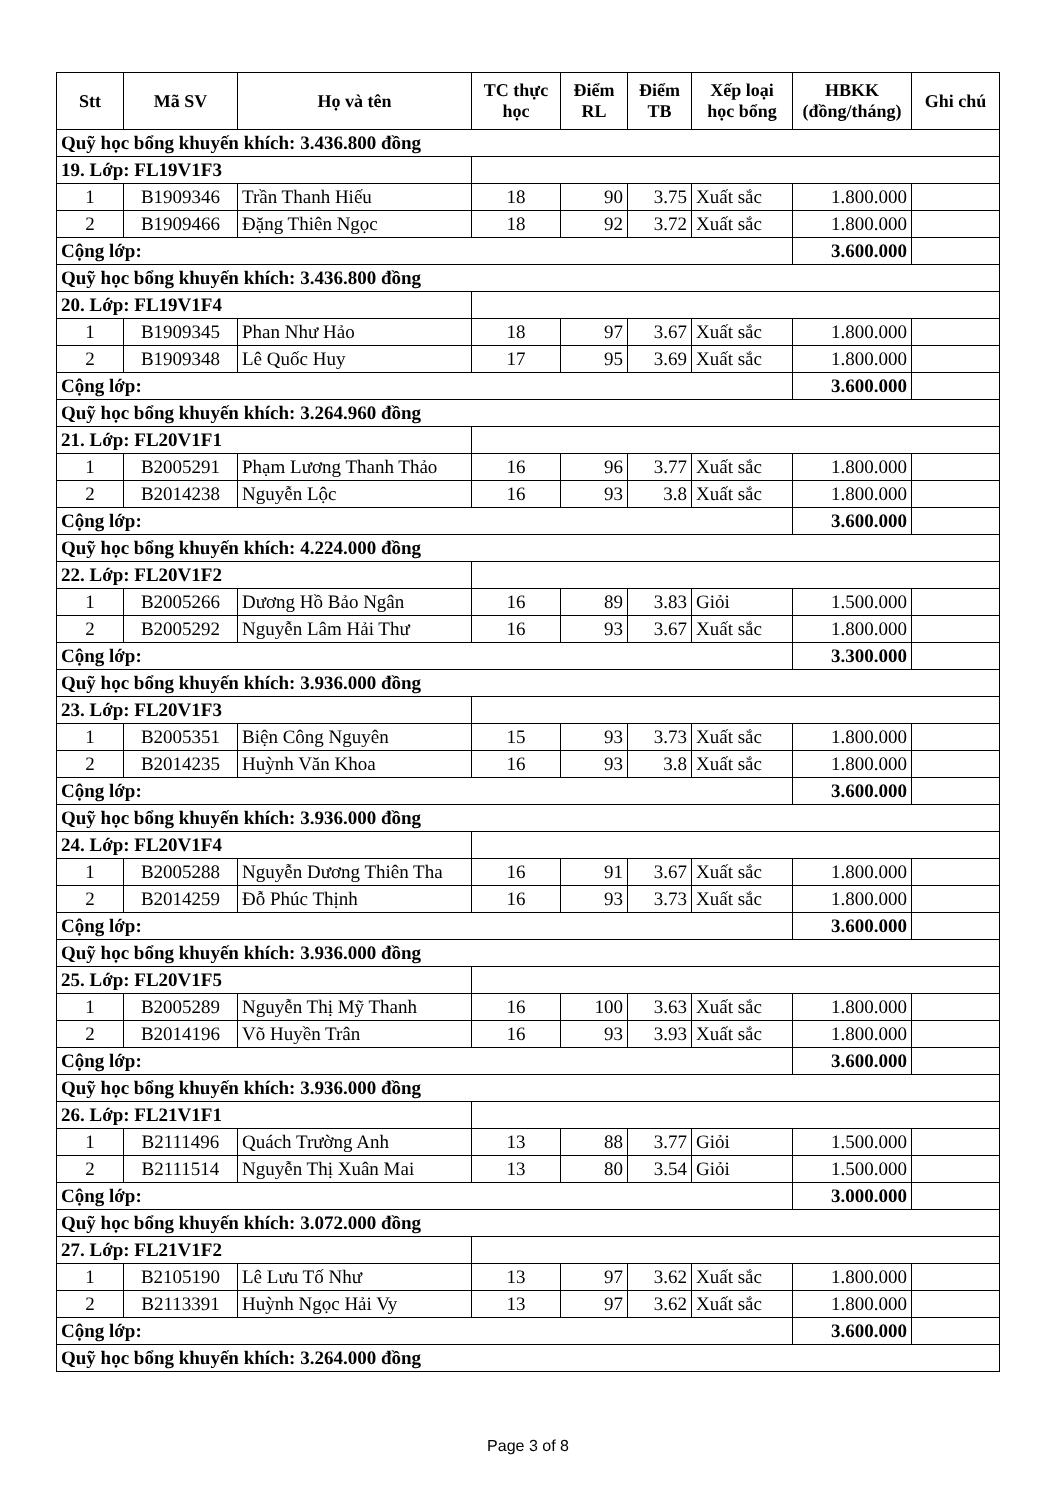| Stt | Mã SV | Họ và tên | TC thực học | Điểm RL | Điểm TB | Xếp loại học bổng | HBKK (đồng/tháng) | Ghi chú |
| --- | --- | --- | --- | --- | --- | --- | --- | --- |
| Quỹ học bổng khuyến khích: 3.436.800 đồng | | | | | | | | |
| 19. Lớp: FL19V1F3 | | | | | | | | |
| 1 | B1909346 | Trần Thanh Hiếu | 18 | 90 | 3.75 | Xuất sắc | 1.800.000 | |
| 2 | B1909466 | Đặng Thiên Ngọc | 18 | 92 | 3.72 | Xuất sắc | 1.800.000 | |
| Cộng lớp: | | | | | | | 3.600.000 | |
| Quỹ học bổng khuyến khích: 3.436.800 đồng | | | | | | | | |
| 20. Lớp: FL19V1F4 | | | | | | | | |
| 1 | B1909345 | Phan Như Hảo | 18 | 97 | 3.67 | Xuất sắc | 1.800.000 | |
| 2 | B1909348 | Lê Quốc Huy | 17 | 95 | 3.69 | Xuất sắc | 1.800.000 | |
| Cộng lớp: | | | | | | | 3.600.000 | |
| Quỹ học bổng khuyến khích: 3.264.960 đồng | | | | | | | | |
| 21. Lớp: FL20V1F1 | | | | | | | | |
| 1 | B2005291 | Phạm Lương Thanh Thảo | 16 | 96 | 3.77 | Xuất sắc | 1.800.000 | |
| 2 | B2014238 | Nguyễn Lộc | 16 | 93 | 3.8 | Xuất sắc | 1.800.000 | |
| Cộng lớp: | | | | | | | 3.600.000 | |
| Quỹ học bổng khuyến khích: 4.224.000 đồng | | | | | | | | |
| 22. Lớp: FL20V1F2 | | | | | | | | |
| 1 | B2005266 | Dương Hồ Bảo Ngân | 16 | 89 | 3.83 | Giỏi | 1.500.000 | |
| 2 | B2005292 | Nguyễn Lâm Hải Thư | 16 | 93 | 3.67 | Xuất sắc | 1.800.000 | |
| Cộng lớp: | | | | | | | 3.300.000 | |
| Quỹ học bổng khuyến khích: 3.936.000 đồng | | | | | | | | |
| 23. Lớp: FL20V1F3 | | | | | | | | |
| 1 | B2005351 | Biện Công Nguyên | 15 | 93 | 3.73 | Xuất sắc | 1.800.000 | |
| 2 | B2014235 | Huỳnh Văn Khoa | 16 | 93 | 3.8 | Xuất sắc | 1.800.000 | |
| Cộng lớp: | | | | | | | 3.600.000 | |
| Quỹ học bổng khuyến khích: 3.936.000 đồng | | | | | | | | |
| 24. Lớp: FL20V1F4 | | | | | | | | |
| 1 | B2005288 | Nguyễn Dương Thiên Tha | 16 | 91 | 3.67 | Xuất sắc | 1.800.000 | |
| 2 | B2014259 | Đỗ Phúc Thịnh | 16 | 93 | 3.73 | Xuất sắc | 1.800.000 | |
| Cộng lớp: | | | | | | | 3.600.000 | |
| Quỹ học bổng khuyến khích: 3.936.000 đồng | | | | | | | | |
| 25. Lớp: FL20V1F5 | | | | | | | | |
| 1 | B2005289 | Nguyễn Thị Mỹ Thanh | 16 | 100 | 3.63 | Xuất sắc | 1.800.000 | |
| 2 | B2014196 | Võ Huyền Trân | 16 | 93 | 3.93 | Xuất sắc | 1.800.000 | |
| Cộng lớp: | | | | | | | 3.600.000 | |
| Quỹ học bổng khuyến khích: 3.936.000 đồng | | | | | | | | |
| 26. Lớp: FL21V1F1 | | | | | | | | |
| 1 | B2111496 | Quách Trường Anh | 13 | 88 | 3.77 | Giỏi | 1.500.000 | |
| 2 | B2111514 | Nguyễn Thị Xuân Mai | 13 | 80 | 3.54 | Giỏi | 1.500.000 | |
| Cộng lớp: | | | | | | | 3.000.000 | |
| Quỹ học bổng khuyến khích: 3.072.000 đồng | | | | | | | | |
| 27. Lớp: FL21V1F2 | | | | | | | | |
| 1 | B2105190 | Lê Lưu Tố Như | 13 | 97 | 3.62 | Xuất sắc | 1.800.000 | |
| 2 | B2113391 | Huỳnh Ngọc Hải Vy | 13 | 97 | 3.62 | Xuất sắc | 1.800.000 | |
| Cộng lớp: | | | | | | | 3.600.000 | |
| Quỹ học bổng khuyến khích: 3.264.000 đồng | | | | | | | | |
Page 3 of 8